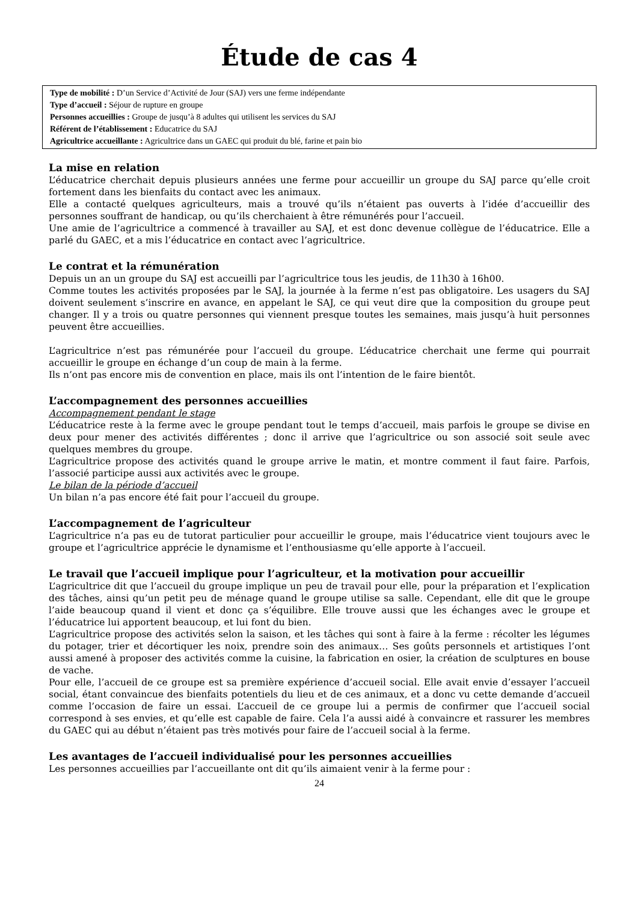Étude de cas 4
Type de mobilité : D’un Service d’Activité de Jour (SAJ) vers une ferme indépendante
Type d’accueil : Séjour de rupture en groupe
Personnes accueillies : Groupe de jusqu’à 8 adultes qui utilisent les services du SAJ
Référent de l’établissement : Educatrice du SAJ
Agricultrice accueillante : Agricultrice dans un GAEC qui produit du blé, farine et pain bio
La mise en relation
L’éducatrice cherchait depuis plusieurs années une ferme pour accueillir un groupe du SAJ parce qu’elle croit fortement dans les bienfaits du contact avec les animaux.
Elle a contacté quelques agriculteurs, mais a trouvé qu’ils n’étaient pas ouverts à l’idée d’accueillir des personnes souffrant de handicap, ou qu’ils cherchaient à être rémunérés pour l’accueil.
Une amie de l’agricultrice a commencé à travailler au SAJ, et est donc devenue collègue de l’éducatrice. Elle a parlé du GAEC, et a mis l’éducatrice en contact avec l’agricultrice.
Le contrat et la rémunération
Depuis un an un groupe du SAJ est accueilli par l’agricultrice tous les jeudis, de 11h30 à 16h00.
Comme toutes les activités proposées par le SAJ, la journée à la ferme n’est pas obligatoire. Les usagers du SAJ doivent seulement s’inscrire en avance, en appelant le SAJ, ce qui veut dire que la composition du groupe peut changer. Il y a trois ou quatre personnes qui viennent presque toutes les semaines, mais jusqu’à huit personnes peuvent être accueillies.
L’agricultrice n’est pas rémunérée pour l’accueil du groupe. L’éducatrice cherchait une ferme qui pourrait accueillir le groupe en échange d’un coup de main à la ferme.
Ils n’ont pas encore mis de convention en place, mais ils ont l’intention de le faire bientôt.
L’accompagnement des personnes accueillies
Accompagnement pendant le stage
L’éducatrice reste à la ferme avec le groupe pendant tout le temps d’accueil, mais parfois le groupe se divise en deux pour mener des activités différentes ; donc il arrive que l’agricultrice ou son associé soit seule avec quelques membres du groupe.
L’agricultrice propose des activités quand le groupe arrive le matin, et montre comment il faut faire. Parfois, l’associé participe aussi aux activités avec le groupe.
Le bilan de la période d’accueil
Un bilan n’a pas encore été fait pour l’accueil du groupe.
L’accompagnement de l’agriculteur
L’agricultrice n’a pas eu de tutorat particulier pour accueillir le groupe, mais l’éducatrice vient toujours avec le groupe et l’agricultrice apprécie le dynamisme et l’enthousiasme qu’elle apporte à l’accueil.
Le travail que l’accueil implique pour l’agriculteur, et la motivation pour accueillir
L’agricultrice dit que l’accueil du groupe implique un peu de travail pour elle, pour la préparation et l’explication des tâches, ainsi qu’un petit peu de ménage quand le groupe utilise sa salle. Cependant, elle dit que le groupe l’aide beaucoup quand il vient et donc ça s’équilibre. Elle trouve aussi que les échanges avec le groupe et l’éducatrice lui apportent beaucoup, et lui font du bien.
L’agricultrice propose des activités selon la saison, et les tâches qui sont à faire à la ferme : récolter les légumes du potager, trier et décortiquer les noix, prendre soin des animaux… Ses goûts personnels et artistiques l’ont aussi amené à proposer des activités comme la cuisine, la fabrication en osier, la création de sculptures en bouse de vache.
Pour elle, l’accueil de ce groupe est sa première expérience d’accueil social. Elle avait envie d’essayer l’accueil social, étant convaincue des bienfaits potentiels du lieu et de ces animaux, et a donc vu cette demande d’accueil comme l’occasion de faire un essai. L’accueil de ce groupe lui a permis de confirmer que l’accueil social correspond à ses envies, et qu’elle est capable de faire. Cela l’a aussi aidé à convaincre et rassurer les membres du GAEC qui au début n’étaient pas très motivés pour faire de l’accueil social à la ferme.
Les avantages de l’accueil individualisé pour les personnes accueillies
Les personnes accueillies par l’accueillante ont dit qu’ils aimaient venir à la ferme pour :
24